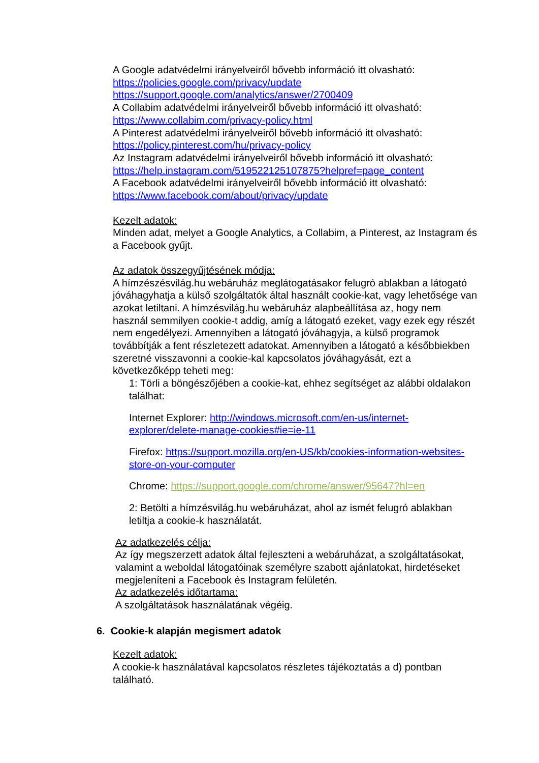A Google adatvédelmi irányelveiről bővebb információ itt olvasható:
https://policies.google.com/privacy/update
https://support.google.com/analytics/answer/2700409
A Collabim adatvédelmi irányelveiről bővebb információ itt olvasható:
https://www.collabim.com/privacy-policy.html
A Pinterest adatvédelmi irányelveiről bővebb információ itt olvasható:
https://policy.pinterest.com/hu/privacy-policy
Az Instagram adatvédelmi irányelveiről bővebb információ itt olvasható:
https://help.instagram.com/519522125107875?helpref=page_content
A Facebook adatvédelmi irányelveiről bővebb információ itt olvasható:
https://www.facebook.com/about/privacy/update
Kezelt adatok:
Minden adat, melyet a Google Analytics, a Collabim, a Pinterest, az Instagram és a Facebook gyűjt.
Az adatok összegyűjtésének módja:
A hímzészésvilág.hu webáruház meglátogatásakor felugró ablakban a látogató jóváhagyhatja a külső szolgáltatók által használt cookie-kat, vagy lehetősége van azokat letiltani. A hímzésvilág.hu webáruház alapbeállítása az, hogy nem használ semmilyen cookie-t addig, amíg a látogató ezeket, vagy ezek egy részét nem engedélyezi. Amennyiben a látogató jóváhagyja, a külső programok továbbítják a fent részletezett adatokat. Amennyiben a látogató a későbbiekben szeretné visszavonni a cookie-kal kapcsolatos jóváhagyását, ezt a következőképp teheti meg:
1: Törli a böngészőjében a cookie-kat, ehhez segítséget az alábbi oldalakon találhat:
Internet Explorer: http://windows.microsoft.com/en-us/internet-explorer/delete-manage-cookies#ie=ie-11
Firefox: https://support.mozilla.org/en-US/kb/cookies-information-websites-store-on-your-computer
Chrome: https://support.google.com/chrome/answer/95647?hl=en
2: Betölti a hímzésvilág.hu webáruházat, ahol az ismét felugró ablakban letiltja a cookie-k használatát.
Az adatkezelés célja:
Az így megszerzett adatok által fejleszteni a webáruházat, a szolgáltatásokat, valamint a weboldal látogatóinak személyre szabott ajánlatokat, hirdetéseket megjeleníteni a Facebook és Instagram felületén.
Az adatkezelés időtartama:
A szolgáltatások használatának végéig.
6. Cookie-k alapján megismert adatok
Kezelt adatok:
A cookie-k használatával kapcsolatos részletes tájékoztatás a d) pontban található.